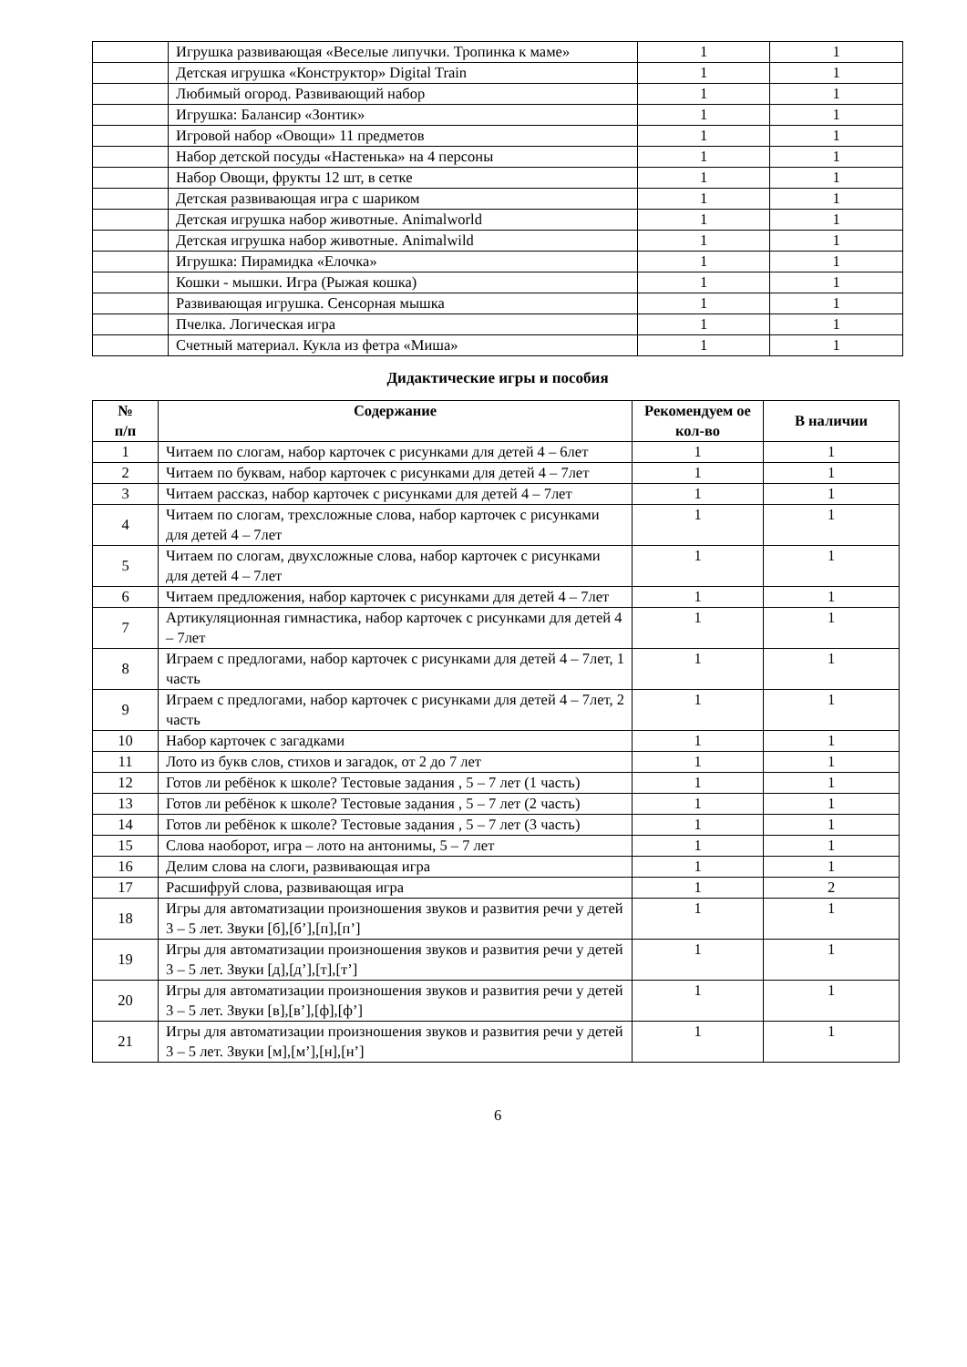| | Игрушка развивающая «Веселые липучки. Тропинка к маме» | 1 | 1 |
| | Детская игрушка «Конструктор» Digital Train | 1 | 1 |
| | Любимый огород. Развивающий набор | 1 | 1 |
| | Игрушка: Балансир «Зонтик» | 1 | 1 |
| | Игровой набор «Овощи» 11 предметов | 1 | 1 |
| | Набор детской посуды «Настенька» на 4 персоны | 1 | 1 |
| | Набор Овощи, фрукты 12 шт, в сетке | 1 | 1 |
| | Детская развивающая игра с шариком | 1 | 1 |
| | Детская игрушка набор животные. Animalworld | 1 | 1 |
| | Детская игрушка набор животные. Animalwild | 1 | 1 |
| | Игрушка: Пирамидка «Елочка» | 1 | 1 |
| | Кошки - мышки. Игра (Рыжая кошка) | 1 | 1 |
| | Развивающая игрушка. Сенсорная мышка | 1 | 1 |
| | Пчелка. Логическая игра | 1 | 1 |
| | Счетный материал. Кукла из фетра «Миша» | 1 | 1 |
Дидактические игры и пособия
| № п/п | Содержание | Рекомендуем ое кол-во | В наличии |
| --- | --- | --- | --- |
| 1 | Читаем по слогам, набор карточек с рисунками для детей 4 – 6лет | 1 | 1 |
| 2 | Читаем по буквам, набор карточек с рисунками для детей 4 – 7лет | 1 | 1 |
| 3 | Читаем рассказ, набор карточек с рисунками для детей 4 – 7лет | 1 | 1 |
| 4 | Читаем по слогам, трехсложные слова, набор карточек с рисунками для детей 4 – 7лет | 1 | 1 |
| 5 | Читаем по слогам, двухсложные слова, набор карточек с рисунками для детей 4 – 7лет | 1 | 1 |
| 6 | Читаем предложения, набор карточек с рисунками для детей 4 – 7лет | 1 | 1 |
| 7 | Артикуляционная гимнастика, набор карточек с рисунками для детей 4 – 7лет | 1 | 1 |
| 8 | Играем с предлогами, набор карточек с рисунками для детей 4 – 7лет, 1 часть | 1 | 1 |
| 9 | Играем с предлогами, набор карточек с рисунками для детей 4 – 7лет, 2 часть | 1 | 1 |
| 10 | Набор карточек с загадками | 1 | 1 |
| 11 | Лото из букв слов, стихов и загадок, от 2 до 7 лет | 1 | 1 |
| 12 | Готов ли ребёнок к школе? Тестовые задания , 5 – 7 лет (1 часть) | 1 | 1 |
| 13 | Готов ли ребёнок к школе? Тестовые задания , 5 – 7 лет (2 часть) | 1 | 1 |
| 14 | Готов ли ребёнок к школе? Тестовые задания , 5 – 7 лет (3 часть) | 1 | 1 |
| 15 | Слова наоборот, игра – лото на антонимы, 5 – 7 лет | 1 | 1 |
| 16 | Делим слова на слоги, развивающая игра | 1 | 1 |
| 17 | Расшифруй слова, развивающая игра | 1 | 2 |
| 18 | Игры для автоматизации произношения звуков и развития речи у детей 3 – 5 лет. Звуки [б],[б’],[п],[п’] | 1 | 1 |
| 19 | Игры для автоматизации произношения звуков и развития речи у детей 3 – 5 лет. Звуки [д],[д’],[т],[т’] | 1 | 1 |
| 20 | Игры для автоматизации произношения звуков и развития речи у детей 3 – 5 лет. Звуки [в],[в’],[ф],[ф’] | 1 | 1 |
| 21 | Игры для автоматизации произношения звуков и развития речи у детей 3 – 5 лет. Звуки [м],[м’],[н],[н’] | 1 | 1 |
6